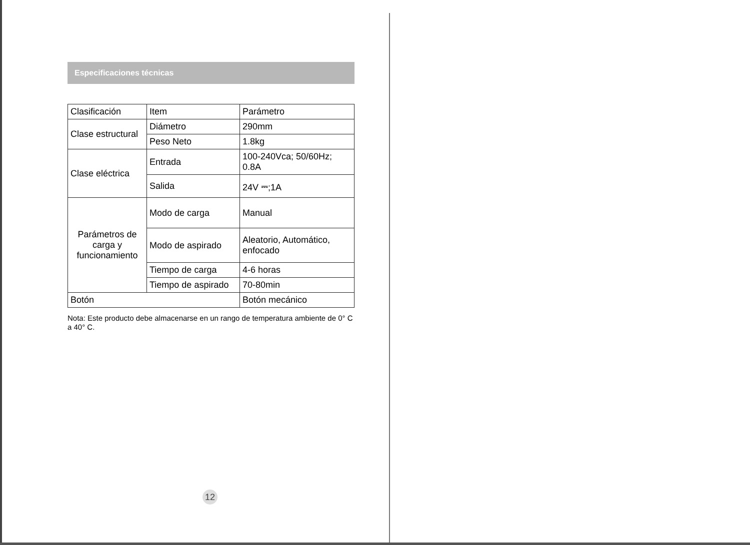Especificaciones técnicas
| Clasificación | Item | Parámetro |
| Clase estructural | Diámetro | 290mm |
| | Peso Neto | 1.8kg |
| Clase eléctrica | Entrada | 100-240Vca; 50/60Hz; 0.8A |
| | Salida | 24V ⎓;1A |
| Parámetros de carga y funcionamiento | Modo de carga | Manual |
| | Modo de aspirado | Aleatorio, Automático, enfocado |
| | Tiempo de carga | 4-6 horas |
| | Tiempo de aspirado | 70-80min |
| Botón | | Botón mecánico |
Nota: Este producto debe almacenarse en un rango de temperatura ambiente de 0° C a 40° C.
12